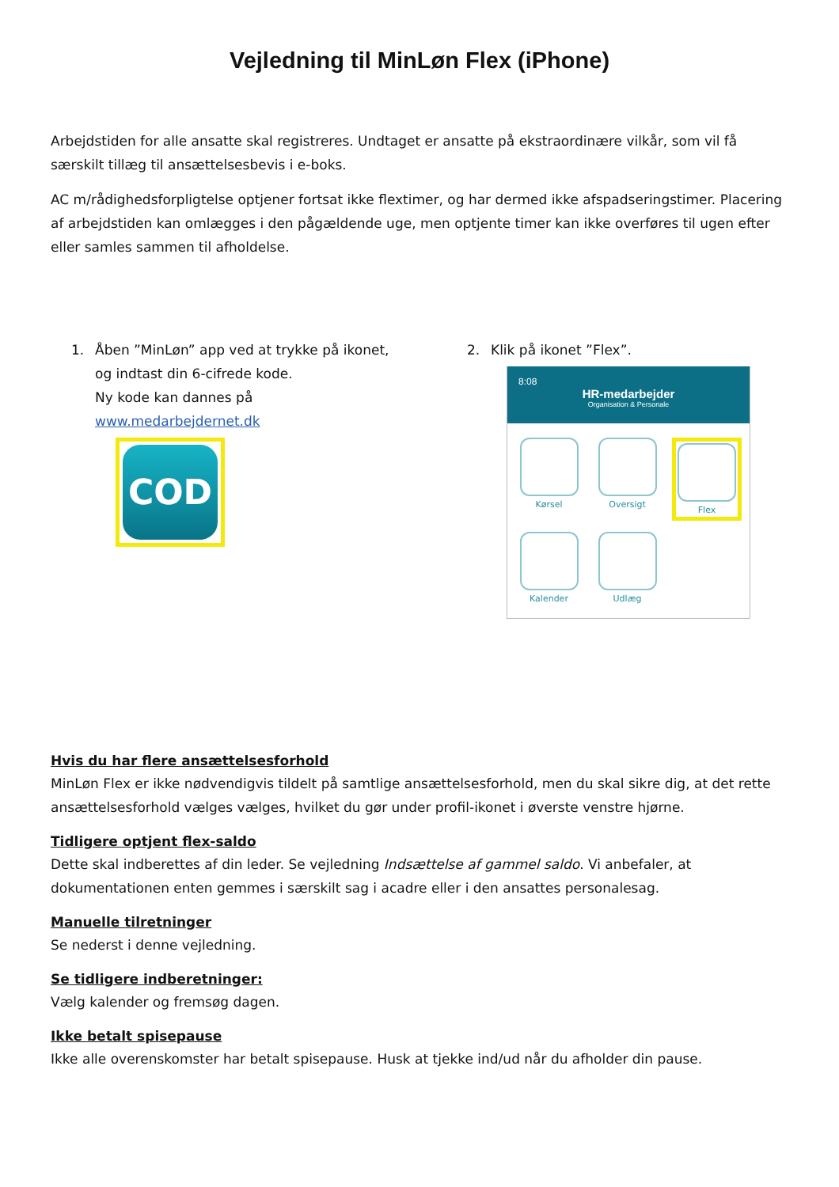Vejledning til MinLøn Flex (iPhone)
Arbejdstiden for alle ansatte skal registreres. Undtaget er ansatte på ekstraordinære vilkår, som vil få særskilt tillæg til ansættelsesbevis i e-boks.
AC m/rådighedsforpligtelse optjener fortsat ikke flextimer, og har dermed ikke afspadseringstimer. Placering af arbejdstiden kan omlægges i den pågældende uge, men optjente timer kan ikke overføres til ugen efter eller samles sammen til afholdelse.
1. Åben ”MinLøn” app ved at trykke på ikonet,
og indtast din 6-cifrede kode.
Ny kode kan dannes på
www.medarbejdernet.dk
COD
2. Klik på ikonet ”Flex”.
8:08
HR-medarbejder
Organisation & Personale
Kørsel
Oversigt
Flex
Kalender
Udlæg
Hvis du har flere ansættelsesforhold
MinLøn Flex er ikke nødvendigvis tildelt på samtlige ansættelsesforhold, men du skal sikre dig, at det rette ansættelsesforhold vælges vælges, hvilket du gør under profil-ikonet i øverste venstre hjørne.
Tidligere optjent flex-saldo
Dette skal indberettes af din leder. Se vejledning Indsættelse af gammel saldo. Vi anbefaler, at dokumentationen enten gemmes i særskilt sag i acadre eller i den ansattes personalesag.
Manuelle tilretninger
Se nederst i denne vejledning.
Se tidligere indberetninger:
Vælg kalender og fremsøg dagen.
Ikke betalt spisepause
Ikke alle overenskomster har betalt spisepause. Husk at tjekke ind/ud når du afholder din pause.